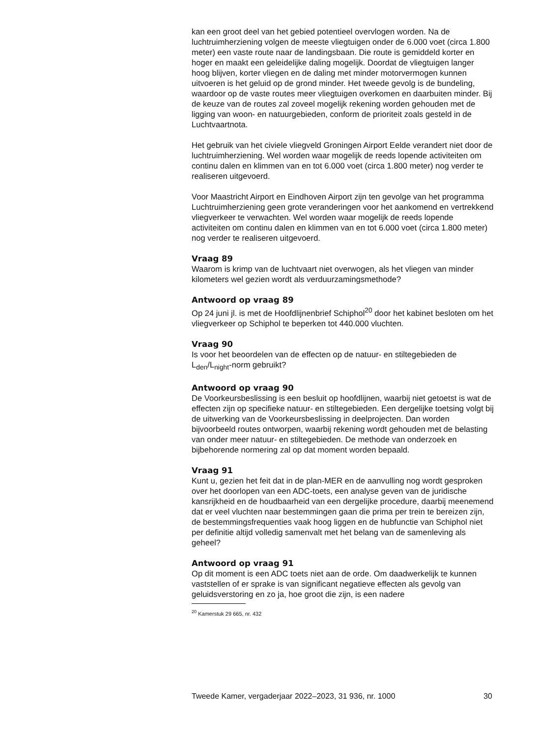kan een groot deel van het gebied potentieel overvlogen worden. Na de luchtruimherziening volgen de meeste vliegtuigen onder de 6.000 voet (circa 1.800 meter) een vaste route naar de landingsbaan. Die route is gemiddeld korter en hoger en maakt een geleidelijke daling mogelijk. Doordat de vliegtuigen langer hoog blijven, korter vliegen en de daling met minder motorvermogen kunnen uitvoeren is het geluid op de grond minder. Het tweede gevolg is de bundeling, waardoor op de vaste routes meer vliegtuigen overkomen en daarbuiten minder. Bij de keuze van de routes zal zoveel mogelijk rekening worden gehouden met de ligging van woon- en natuurgebieden, conform de prioriteit zoals gesteld in de Luchtvaartnota.
Het gebruik van het civiele vliegveld Groningen Airport Eelde verandert niet door de luchtruimherziening. Wel worden waar mogelijk de reeds lopende activiteiten om continu dalen en klimmen van en tot 6.000 voet (circa 1.800 meter) nog verder te realiseren uitgevoerd.
Voor Maastricht Airport en Eindhoven Airport zijn ten gevolge van het programma Luchtruimherziening geen grote veranderingen voor het aankomend en vertrekkend vliegverkeer te verwachten. Wel worden waar mogelijk de reeds lopende activiteiten om continu dalen en klimmen van en tot 6.000 voet (circa 1.800 meter) nog verder te realiseren uitgevoerd.
Vraag 89
Waarom is krimp van de luchtvaart niet overwogen, als het vliegen van minder kilometers wel gezien wordt als verduurzamingsmethode?
Antwoord op vraag 89
Op 24 juni jl. is met de Hoofdlijnenbrief Schiphol<sup>20</sup> door het kabinet besloten om het vliegverkeer op Schiphol te beperken tot 440.000 vluchten.
Vraag 90
Is voor het beoordelen van de effecten op de natuur- en stiltegebieden de L<sub>den</sub>/L<sub>night</sub>-norm gebruikt?
Antwoord op vraag 90
De Voorkeursbeslissing is een besluit op hoofdlijnen, waarbij niet getoetst is wat de effecten zijn op specifieke natuur- en stiltegebieden. Een dergelijke toetsing volgt bij de uitwerking van de Voorkeursbeslissing in deelprojecten. Dan worden bijvoorbeeld routes ontworpen, waarbij rekening wordt gehouden met de belasting van onder meer natuur- en stiltegebieden. De methode van onderzoek en bijbehorende normering zal op dat moment worden bepaald.
Vraag 91
Kunt u, gezien het feit dat in de plan-MER en de aanvulling nog wordt gesproken over het doorlopen van een ADC-toets, een analyse geven van de juridische kansrijkheid en de houdbaarheid van een dergelijke procedure, daarbij meenemend dat er veel vluchten naar bestemmingen gaan die prima per trein te bereizen zijn, de bestemmingsfrequenties vaak hoog liggen en de hubfunctie van Schiphol niet per definitie altijd volledig samenvalt met het belang van de samenleving als geheel?
Antwoord op vraag 91
Op dit moment is een ADC toets niet aan de orde. Om daadwerkelijk te kunnen vaststellen of er sprake is van significant negatieve effecten als gevolg van geluidsverstoring en zo ja, hoe groot die zijn, is een nadere
<sup>20</sup> Kamerstuk 29 665, nr. 432
Tweede Kamer, vergaderjaar 2022–2023, 31 936, nr. 1000 30